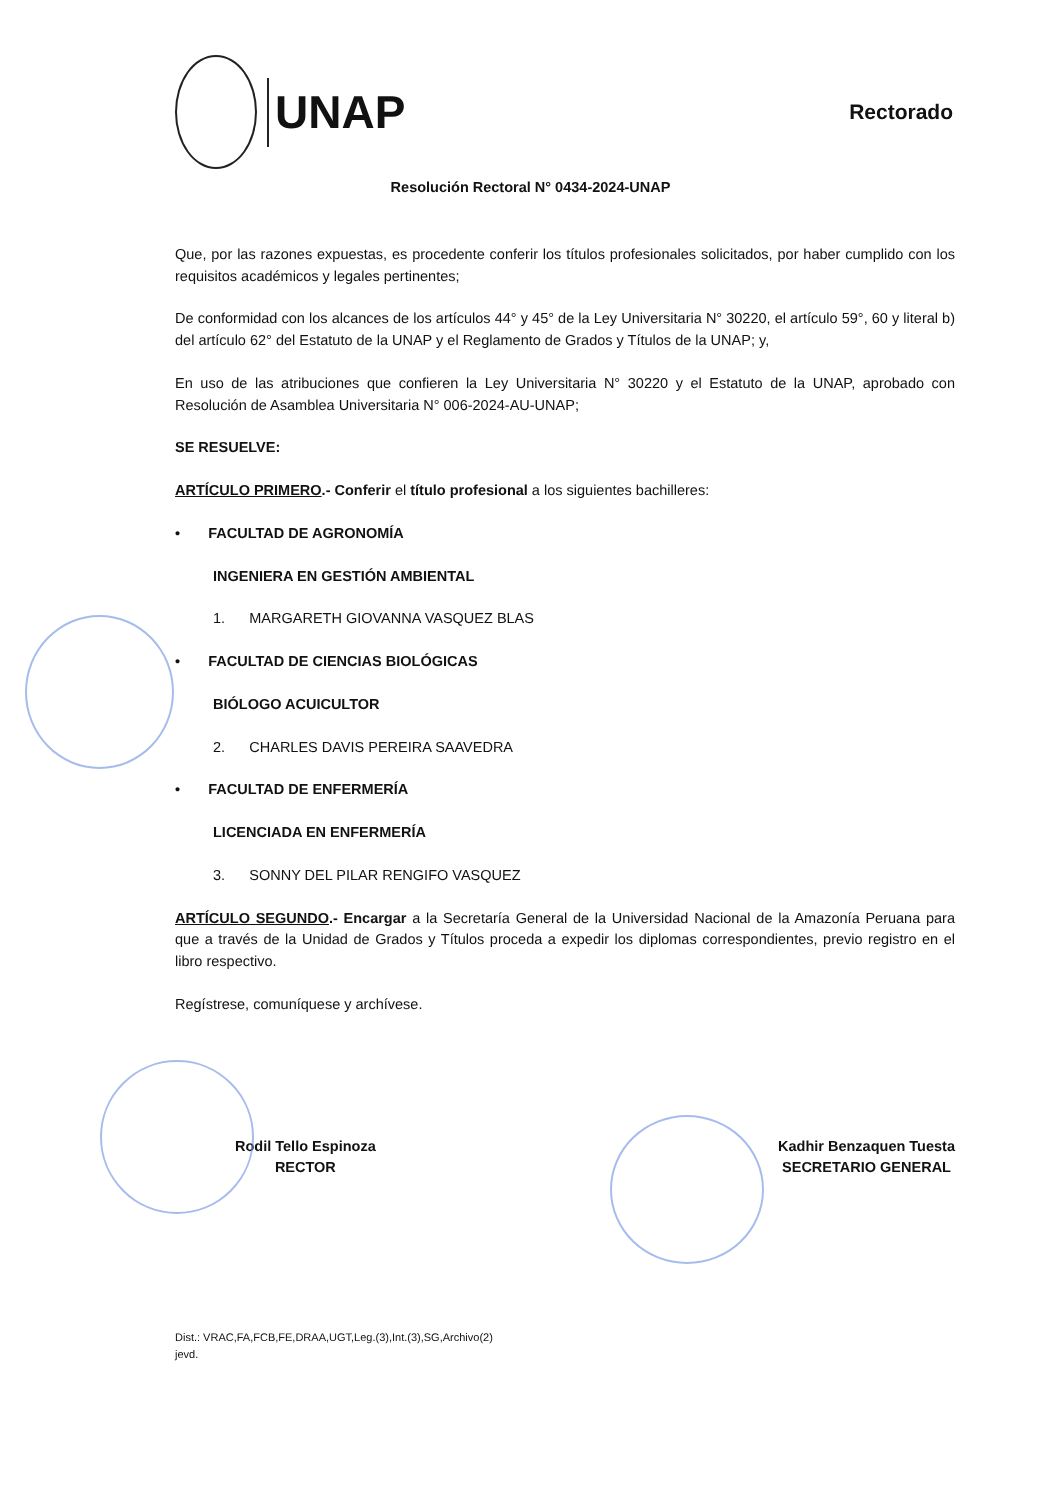UNAP
Rectorado
Resolución Rectoral N° 0434-2024-UNAP
Que, por las razones expuestas, es procedente conferir los títulos profesionales solicitados, por haber cumplido con los requisitos académicos y legales pertinentes;
De conformidad con los alcances de los artículos 44° y 45° de la Ley Universitaria N° 30220, el artículo 59°, 60 y literal b) del artículo 62° del Estatuto de la UNAP y el Reglamento de Grados y Títulos de la UNAP; y,
En uso de las atribuciones que confieren la Ley Universitaria N° 30220 y el Estatuto de la UNAP, aprobado con Resolución de Asamblea Universitaria N° 006-2024-AU-UNAP;
SE RESUELVE:
ARTÍCULO PRIMERO.- Conferir el título profesional a los siguientes bachilleres:
• FACULTAD DE AGRONOMÍA
INGENIERA EN GESTIÓN AMBIENTAL
1. MARGARETH GIOVANNA VASQUEZ BLAS
• FACULTAD DE CIENCIAS BIOLÓGICAS
BIÓLOGO ACUICULTOR
2. CHARLES DAVIS PEREIRA SAAVEDRA
• FACULTAD DE ENFERMERÍA
LICENCIADA EN ENFERMERÍA
3. SONNY DEL PILAR RENGIFO VASQUEZ
ARTÍCULO SEGUNDO.- Encargar a la Secretaría General de la Universidad Nacional de la Amazonía Peruana para que a través de la Unidad de Grados y Títulos proceda a expedir los diplomas correspondientes, previo registro en el libro respectivo.
Regístrese, comuníquese y archívese.
Rodil Tello Espinoza
RECTOR
Kadhir Benzaquen Tuesta
SECRETARIO GENERAL
Dist.: VRAC,FA,FCB,FE,DRAA,UGT,Leg.(3),Int.(3),SG,Archivo(2)
jevd.